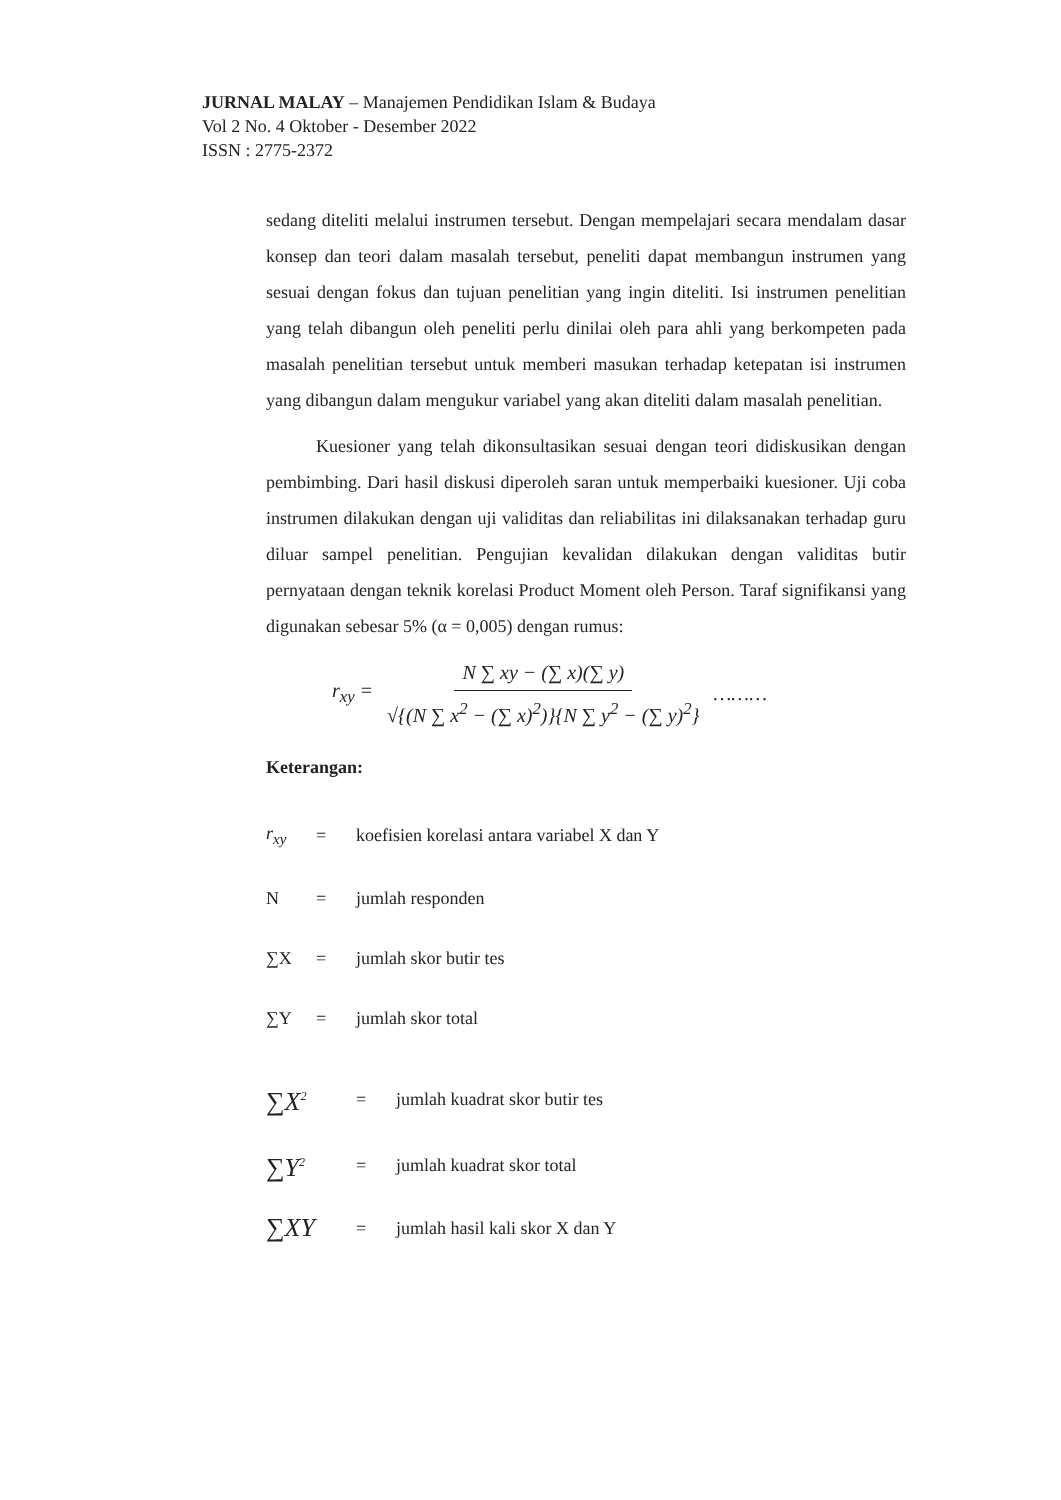JURNAL MALAY – Manajemen Pendidikan Islam & Budaya
Vol 2 No. 4 Oktober - Desember 2022
ISSN : 2775-2372
sedang diteliti melalui instrumen tersebut. Dengan mempelajari secara mendalam dasar konsep dan teori dalam masalah tersebut, peneliti dapat membangun instrumen yang sesuai dengan fokus dan tujuan penelitian yang ingin diteliti. Isi instrumen penelitian yang telah dibangun oleh peneliti perlu dinilai oleh para ahli yang berkompeten pada masalah penelitian tersebut untuk memberi masukan terhadap ketepatan isi instrumen yang dibangun dalam mengukur variabel yang akan diteliti dalam masalah penelitian.
Kuesioner yang telah dikonsultasikan sesuai dengan teori didiskusikan dengan pembimbing. Dari hasil diskusi diperoleh saran untuk memperbaiki kuesioner. Uji coba instrumen dilakukan dengan uji validitas dan reliabilitas ini dilaksanakan terhadap guru diluar sampel penelitian. Pengujian kevalidan dilakukan dengan validitas butir pernyataan dengan teknik korelasi Product Moment oleh Person. Taraf signifikansi yang digunakan sebesar 5% (α = 0,005) dengan rumus:
r<sub>xy</sub> = N ∑ xy − (∑ x)(∑ y) √{(N ∑ x<sup>2</sup> − (∑ x)<sup>2</sup>)}{N ∑ y<sup>2</sup> − (∑ y)<sup>2</sup>} ………
Keterangan:
| r<sub>xy</sub> | = | koefisien korelasi antara variabel X dan Y |
| N | = | jumlah responden |
| ∑X | = | jumlah skor butir tes |
| ∑Y | = | jumlah skor total |
| ∑X<sup>2</sup> | = | jumlah kuadrat skor butir tes |
| ∑Y<sup>2</sup> | = | jumlah kuadrat skor total |
| ∑XY | = | jumlah hasil kali skor X dan Y |